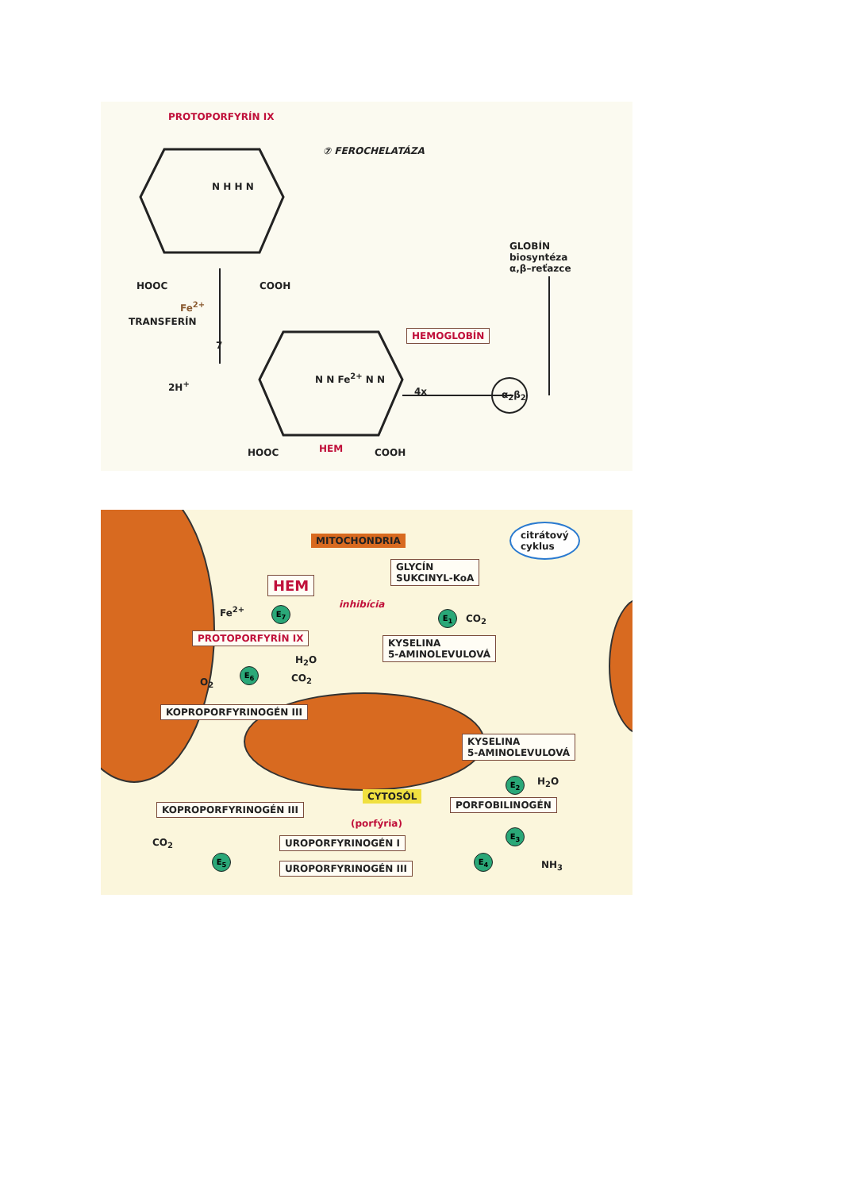PROTOPORFYRÍN IX
⑦ FEROCHELATÁZA
N H H N
GLOBÍN
biosyntéza
α,β–reťazce
HOOC COOH
Fe<sup>2+</sup>
TRANSFERÍN
7
HEMOGLOBÍN
N N Fe<sup>2+</sup> N N
2H<sup>+</sup>
4x α<sub>2</sub>β<sub>2</sub>
HOOC HEM COOH
MITOCHONDRIA
citrátový
cyklus
GLYCÍN
SUKCINYL-KoA
HEM
inhibícia
Fe<sup>2+</sup> E<sub>7</sub> E<sub>1</sub> CO<sub>2</sub>
PROTOPORFYRÍN IX
KYSELINA
5-AMINOLEVULOVÁ
H<sub>2</sub>O
E<sub>6</sub>
CO<sub>2</sub>
O<sub>2</sub>
KOPROPORFYRINOGÉN III
KYSELINA
5-AMINOLEVULOVÁ
E<sub>2</sub> H<sub>2</sub>O
CYTOSÓL
KOPROPORFYRINOGÉN III PORFOBILINOGÉN
(porfýria)
E<sub>3</sub>
CO<sub>2</sub> UROPORFYRINOGÉN I
E<sub>5</sub> E<sub>4</sub>
NH<sub>3</sub>
UROPORFYRINOGÉN III